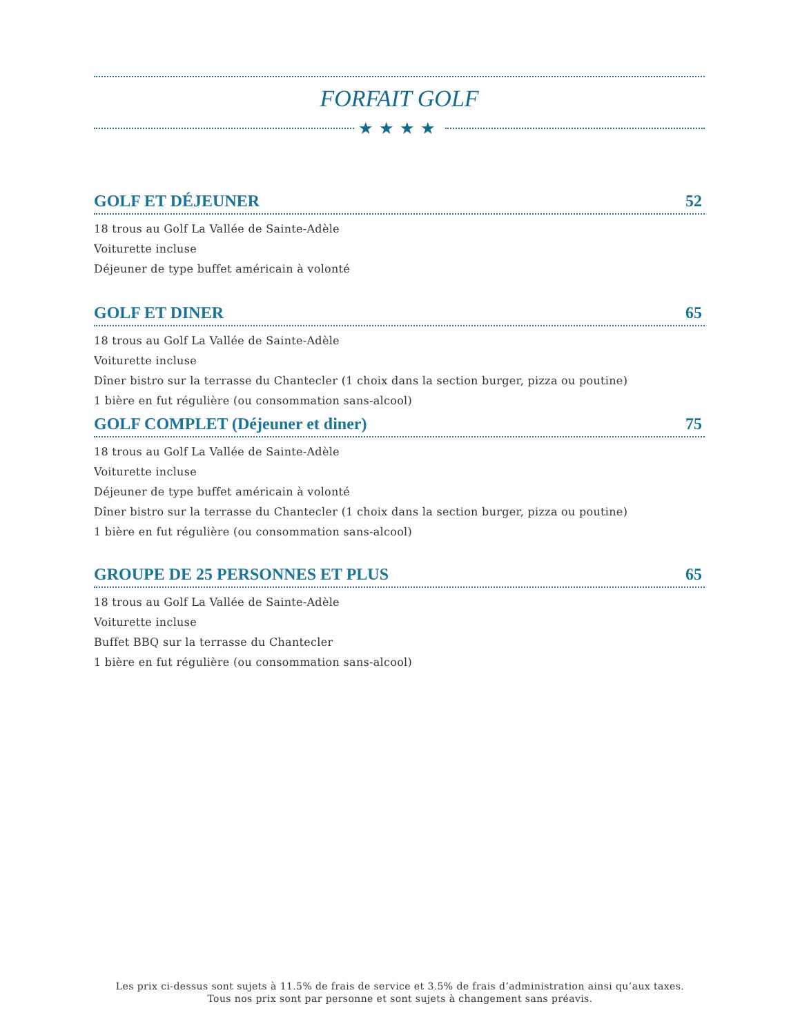FORFAIT GOLF
★★★★
GOLF ET DÉJEUNER 52
18 trous au Golf La Vallée de Sainte-Adèle
Voiturette incluse
Déjeuner de type buffet américain à volonté
GOLF ET DINER 65
18 trous au Golf La Vallée de Sainte-Adèle
Voiturette incluse
Dîner bistro sur la terrasse du Chantecler (1 choix dans la section burger, pizza ou poutine)
1 bière en fut régulière (ou consommation sans-alcool)
GOLF COMPLET (Déjeuner et diner) 75
18 trous au Golf La Vallée de Sainte-Adèle
Voiturette incluse
Déjeuner de type buffet américain à volonté
Dîner bistro sur la terrasse du Chantecler (1 choix dans la section burger, pizza ou poutine)
1 bière en fut régulière (ou consommation sans-alcool)
GROUPE DE 25 PERSONNES ET PLUS 65
18 trous au Golf La Vallée de Sainte-Adèle
Voiturette incluse
Buffet BBQ sur la terrasse du Chantecler
1 bière en fut régulière (ou consommation sans-alcool)
Les prix ci-dessus sont sujets à 11.5% de frais de service et 3.5% de frais d’administration ainsi qu’aux taxes.
Tous nos prix sont par personne et sont sujets à changement sans préavis.